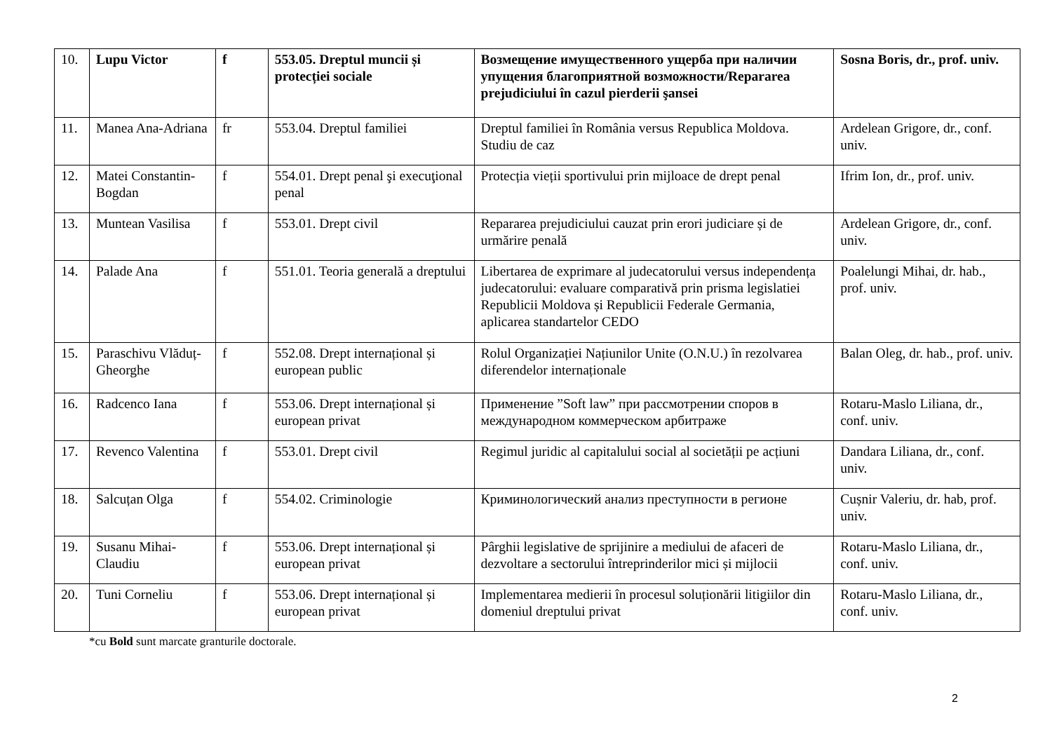| 10. | Lupu Victor | f | 553.05. Dreptul muncii și protecției sociale | Возмещение имущественного ущерба при наличии упущения благоприятной возможности/Repararea prejudiciului în cazul pierderii şansei | Sosna Boris, dr., prof. univ. |
| 11. | Manea Ana-Adriana | fr | 553.04. Dreptul familiei | Dreptul familiei în România versus Republica Moldova. Studiu de caz | Ardelean Grigore, dr., conf. univ. |
| 12. | Matei Constantin-Bogdan | f | 554.01. Drept penal şi execuţional penal | Protecția vieții sportivului prin mijloace de drept penal | Ifrim Ion, dr., prof. univ. |
| 13. | Muntean Vasilisa | f | 553.01. Drept civil | Repararea prejudiciului cauzat prin erori judiciare și de urmărire penală | Ardelean Grigore, dr., conf. univ. |
| 14. | Palade Ana | f | 551.01. Teoria generală a dreptului | Libertarea de exprimare al judecatorului versus independența judecatorului: evaluare comparativă prin prisma legislatiei Republicii Moldova și Republicii Federale Germania, aplicarea standartelor CEDO | Poalelungi Mihai, dr. hab., prof. univ. |
| 15. | Paraschivu Vlăduț-Gheorghe | f | 552.08. Drept internațional și european public | Rolul Organizației Națiunilor Unite (O.N.U.) în rezolvarea diferendelor internaționale | Balan Oleg, dr. hab., prof. univ. |
| 16. | Radcenco Iana | f | 553.06. Drept internațional și european privat | Применение ”Soft law” при рассмотрении споров в международном коммерческом арбитраже | Rotaru-Maslo Liliana, dr., conf. univ. |
| 17. | Revenco Valentina | f | 553.01. Drept civil | Regimul juridic al capitalului social al societății pe acțiuni | Dandara Liliana, dr., conf. univ. |
| 18. | Salcuțan Olga | f | 554.02. Criminologie | Криминологический анализ преступности в регионе | Cușnir Valeriu, dr. hab, prof. univ. |
| 19. | Susanu Mihai-Claudiu | f | 553.06. Drept internațional și european privat | Pârghii legislative de sprijinire a mediului de afaceri de dezvoltare a sectorului întreprinderilor mici și mijlocii | Rotaru-Maslo Liliana, dr., conf. univ. |
| 20. | Tuni Corneliu | f | 553.06. Drept internațional și european privat | Implementarea medierii în procesul soluționării litigiilor din domeniul dreptului privat | Rotaru-Maslo Liliana, dr., conf. univ. |
*cu Bold sunt marcate granturile doctorale.
2